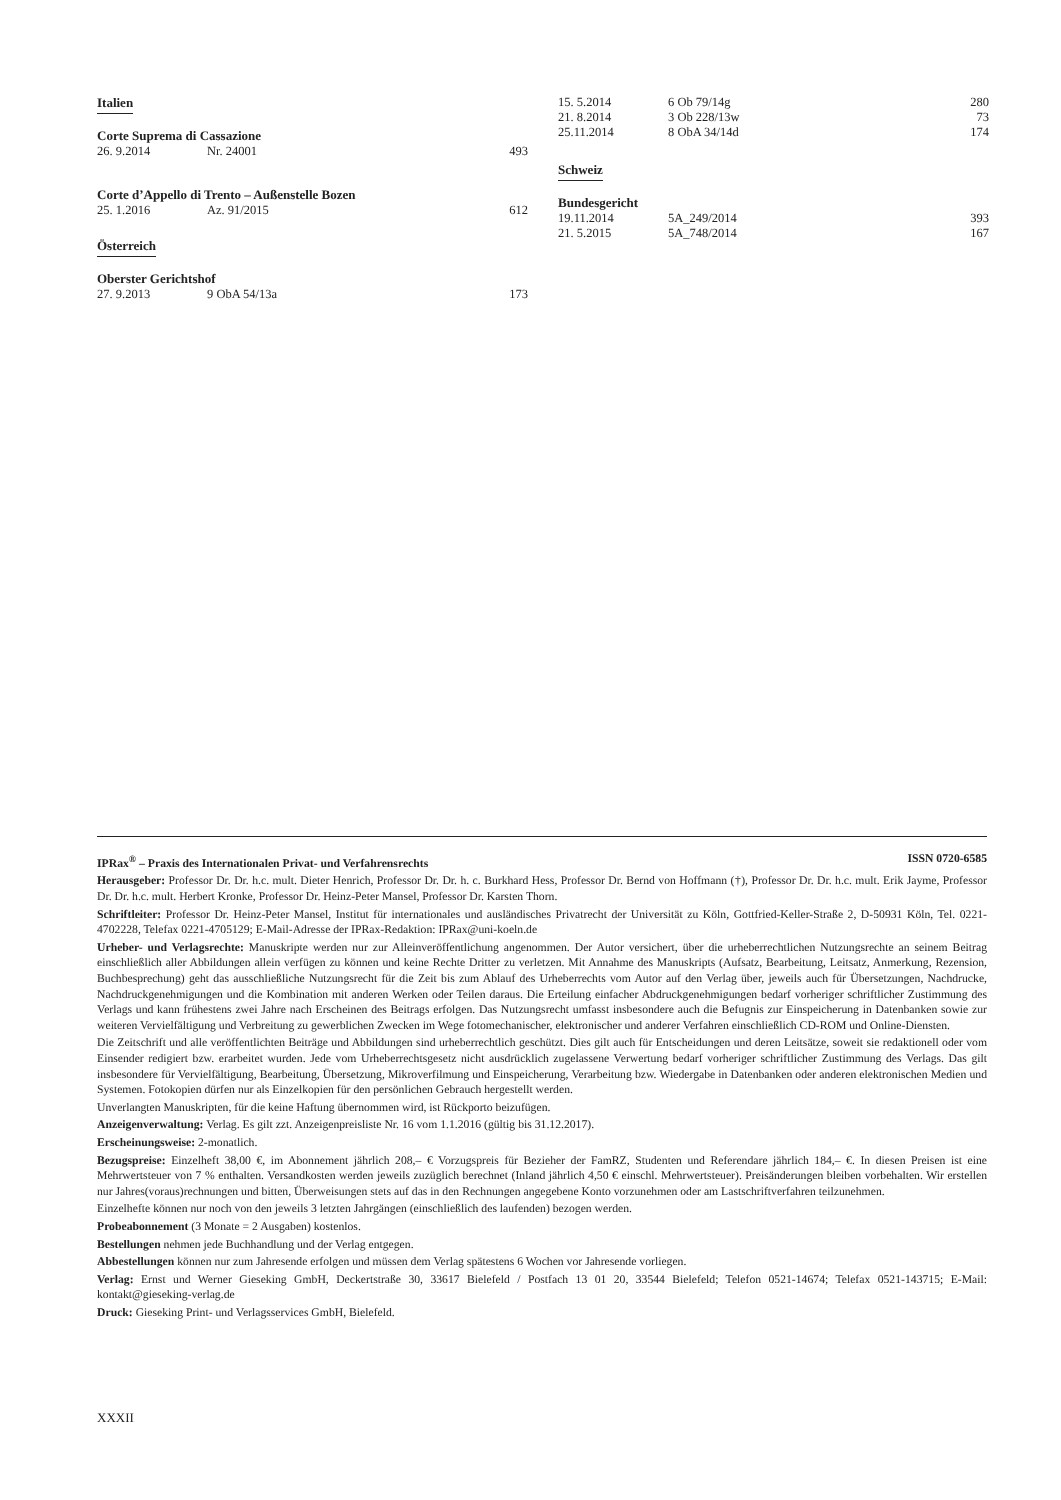Italien
Corte Suprema di Cassazione
| 26. 9.2014 | Nr. 24001 | 493 |
Corte d’Appello di Trento – Außenstelle Bozen
| 25. 1.2016 | Az. 91/2015 | 612 |
Österreich
Oberster Gerichtshof
| 27. 9.2013 | 9 ObA 54/13a | 173 |
| 15. 5.2014 | 6 Ob 79/14g | 280 |
| 21. 8.2014 | 3 Ob 228/13w | 73 |
| 25.11.2014 | 8 ObA 34/14d | 174 |
Schweiz
Bundesgericht
| 19.11.2014 | 5A_249/2014 | 393 |
| 21. 5.2015 | 5A_748/2014 | 167 |
IPRax<sup>®</sup> – Praxis des Internationalen Privat- und Verfahrensrechts ISSN 0720-6585
Herausgeber: Professor Dr. Dr. h.c. mult. Dieter Henrich, Professor Dr. Dr. h. c. Burkhard Hess, Professor Dr. Bernd von Hoffmann (†), Professor Dr. Dr. h.c. mult. Erik Jayme, Professor Dr. Dr. h.c. mult. Herbert Kronke, Professor Dr. Heinz-Peter Mansel, Professor Dr. Karsten Thorn.
Schriftleiter: Professor Dr. Heinz-Peter Mansel, Institut für internationales und ausländisches Privatrecht der Universität zu Köln, Gottfried-Keller-Straße 2, D-50931 Köln, Tel. 0221-4702228, Telefax 0221-4705129; E-Mail-Adresse der IPRax-Redaktion: IPRax@uni-koeln.de
Urheber- und Verlagsrechte: Manuskripte werden nur zur Alleinveröffentlichung angenommen. Der Autor versichert, über die urheberrechtlichen Nutzungsrechte an seinem Beitrag einschließlich aller Abbildungen allein verfügen zu können und keine Rechte Dritter zu verletzen. Mit Annahme des Manuskripts (Aufsatz, Bearbeitung, Leitsatz, Anmerkung, Rezension, Buchbesprechung) geht das ausschließliche Nutzungsrecht für die Zeit bis zum Ablauf des Urheberrechts vom Autor auf den Verlag über, jeweils auch für Übersetzungen, Nachdrucke, Nachdruckgenehmigungen und die Kombination mit anderen Werken oder Teilen daraus. Die Erteilung einfacher Abdruckgenehmigungen bedarf vorheriger schriftlicher Zustimmung des Verlags und kann frühestens zwei Jahre nach Erscheinen des Beitrags erfolgen. Das Nutzungsrecht umfasst insbesondere auch die Befugnis zur Einspeicherung in Datenbanken sowie zur weiteren Vervielfältigung und Verbreitung zu gewerblichen Zwecken im Wege fotomechanischer, elektronischer und anderer Verfahren einschließlich CD-ROM und Online-Diensten.
Die Zeitschrift und alle veröffentlichten Beiträge und Abbildungen sind urheberrechtlich geschützt. Dies gilt auch für Entscheidungen und deren Leitsätze, soweit sie redaktionell oder vom Einsender redigiert bzw. erarbeitet wurden. Jede vom Urheberrechtsgesetz nicht ausdrücklich zugelassene Verwertung bedarf vorheriger schriftlicher Zustimmung des Verlags. Das gilt insbesondere für Vervielfältigung, Bearbeitung, Übersetzung, Mikroverfilmung und Einspeicherung, Verarbeitung bzw. Wiedergabe in Datenbanken oder anderen elektronischen Medien und Systemen. Fotokopien dürfen nur als Einzelkopien für den persönlichen Gebrauch hergestellt werden.
Unverlangten Manuskripten, für die keine Haftung übernommen wird, ist Rückporto beizufügen.
Anzeigenverwaltung: Verlag. Es gilt zzt. Anzeigenpreisliste Nr. 16 vom 1.1.2016 (gültig bis 31.12.2017).
Erscheinungsweise: 2-monatlich.
Bezugspreise: Einzelheft 38,00 €, im Abonnement jährlich 208,– € Vorzugspreis für Bezieher der FamRZ, Studenten und Referendare jährlich 184,– €. In diesen Preisen ist eine Mehrwertsteuer von 7 % enthalten. Versandkosten werden jeweils zuzüglich berechnet (Inland jährlich 4,50 € einschl. Mehrwertsteuer). Preisänderungen bleiben vorbehalten. Wir erstellen nur Jahres(voraus)rechnungen und bitten, Überweisungen stets auf das in den Rechnungen angegebene Konto vorzunehmen oder am Lastschriftverfahren teilzunehmen.
Einzelhefte können nur noch von den jeweils 3 letzten Jahrgängen (einschließlich des laufenden) bezogen werden.
Probeabonnement (3 Monate = 2 Ausgaben) kostenlos.
Bestellungen nehmen jede Buchhandlung und der Verlag entgegen.
Abbestellungen können nur zum Jahresende erfolgen und müssen dem Verlag spätestens 6 Wochen vor Jahresende vorliegen.
Verlag: Ernst und Werner Gieseking GmbH, Deckertstraße 30, 33617 Bielefeld / Postfach 13 01 20, 33544 Bielefeld; Telefon 0521-14674; Telefax 0521-143715; E-Mail: kontakt@gieseking-verlag.de
Druck: Gieseking Print- und Verlagsservices GmbH, Bielefeld.
XXXII